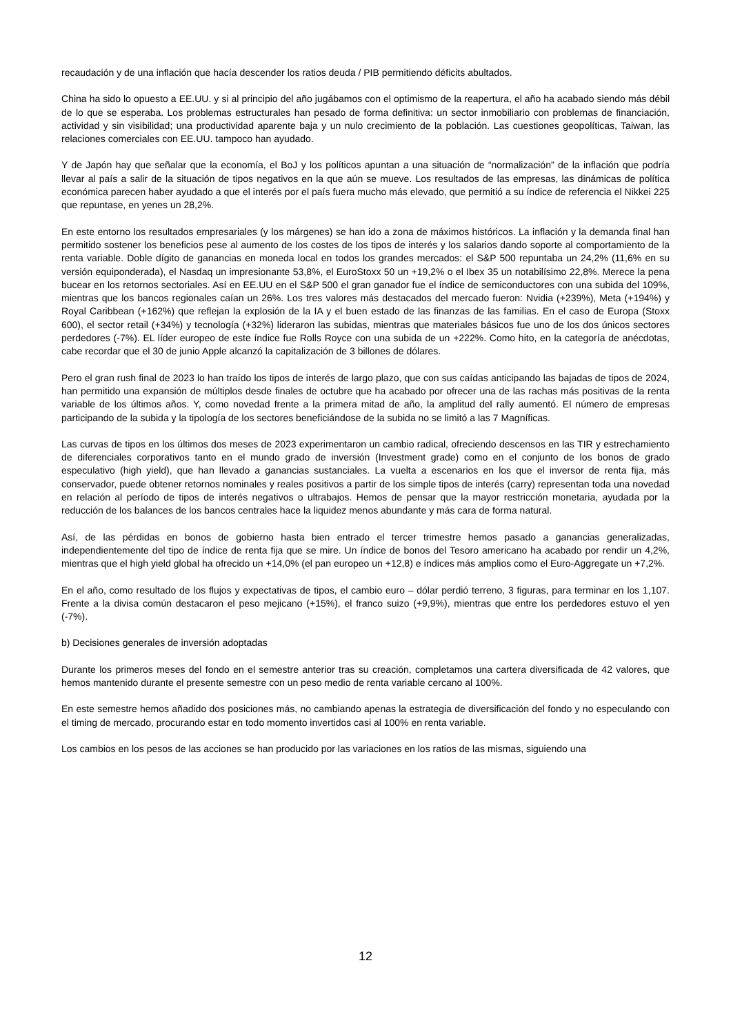recaudación y de una inflación que hacía descender los ratios deuda / PIB permitiendo déficits abultados.
China ha sido lo opuesto a EE.UU. y si al principio del año jugábamos con el optimismo de la reapertura, el año ha acabado siendo más débil de lo que se esperaba. Los problemas estructurales han pesado de forma definitiva: un sector inmobiliario con problemas de financiación, actividad y sin visibilidad; una productividad aparente baja y un nulo crecimiento de la población. Las cuestiones geopolíticas, Taiwan, las relaciones comerciales con EE.UU. tampoco han ayudado.
Y de Japón hay que señalar que la economía, el BoJ y los políticos apuntan a una situación de “normalización” de la inflación que podría llevar al país a salir de la situación de tipos negativos en la que aún se mueve. Los resultados de las empresas, las dinámicas de política económica parecen haber ayudado a que el interés por el país fuera mucho más elevado, que permitió a su índice de referencia el Nikkei 225 que repuntase, en yenes un 28,2%.
En este entorno los resultados empresariales (y los márgenes) se han ido a zona de máximos históricos. La inflación y la demanda final han permitido sostener los beneficios pese al aumento de los costes de los tipos de interés y los salarios dando soporte al comportamiento de la renta variable. Doble dígito de ganancias en moneda local en todos los grandes mercados: el S&P 500 repuntaba un 24,2% (11,6% en su versión equiponderada), el Nasdaq un impresionante 53,8%, el EuroStoxx 50 un +19,2% o el Ibex 35 un notabilísimo 22,8%. Merece la pena bucear en los retornos sectoriales. Así en EE.UU en el S&P 500 el gran ganador fue el índice de semiconductores con una subida del 109%, mientras que los bancos regionales caían un 26%. Los tres valores más destacados del mercado fueron: Nvidia (+239%), Meta (+194%) y Royal Caribbean (+162%) que reflejan la explosión de la IA y el buen estado de las finanzas de las familias. En el caso de Europa (Stoxx 600), el sector retail (+34%) y tecnología (+32%) lideraron las subidas, mientras que materiales básicos fue uno de los dos únicos sectores perdedores (-7%). EL líder europeo de este índice fue Rolls Royce con una subida de un +222%. Como hito, en la categoría de anécdotas, cabe recordar que el 30 de junio Apple alcanzó la capitalización de 3 billones de dólares.
Pero el gran rush final de 2023 lo han traído los tipos de interés de largo plazo, que con sus caídas anticipando las bajadas de tipos de 2024, han permitido una expansión de múltiplos desde finales de octubre que ha acabado por ofrecer una de las rachas más positivas de la renta variable de los últimos años. Y, como novedad frente a la primera mitad de año, la amplitud del rally aumentó. El número de empresas participando de la subida y la tipología de los sectores beneficiándose de la subida no se limitó a las 7 Magníficas.
Las curvas de tipos en los últimos dos meses de 2023 experimentaron un cambio radical, ofreciendo descensos en las TIR y estrechamiento de diferenciales corporativos tanto en el mundo grado de inversión (Investment grade) como en el conjunto de los bonos de grado especulativo (high yield), que han llevado a ganancias sustanciales. La vuelta a escenarios en los que el inversor de renta fija, más conservador, puede obtener retornos nominales y reales positivos a partir de los simple tipos de interés (carry) representan toda una novedad en relación al período de tipos de interés negativos o ultrabajos. Hemos de pensar que la mayor restricción monetaria, ayudada por la reducción de los balances de los bancos centrales hace la liquidez menos abundante y más cara de forma natural.
Así, de las pérdidas en bonos de gobierno hasta bien entrado el tercer trimestre hemos pasado a ganancias generalizadas, independientemente del tipo de índice de renta fija que se mire. Un índice de bonos del Tesoro americano ha acabado por rendir un 4,2%, mientras que el high yield global ha ofrecido un +14,0% (el pan europeo un +12,8) e índices más amplios como el Euro-Aggregate un +7,2%.
En el año, como resultado de los flujos y expectativas de tipos, el cambio euro – dólar perdió terreno, 3 figuras, para terminar en los 1,107. Frente a la divisa común destacaron el peso mejicano (+15%), el franco suizo (+9,9%), mientras que entre los perdedores estuvo el yen (-7%).
b) Decisiones generales de inversión adoptadas
Durante los primeros meses del fondo en el semestre anterior tras su creación, completamos una cartera diversificada de 42 valores, que hemos mantenido durante el presente semestre con un peso medio de renta variable cercano al 100%.
En este semestre hemos añadido dos posiciones más, no cambiando apenas la estrategia de diversificación del fondo y no especulando con el timing de mercado, procurando estar en todo momento invertidos casi al 100% en renta variable.
Los cambios en los pesos de las acciones se han producido por las variaciones en los ratios de las mismas, siguiendo una
12